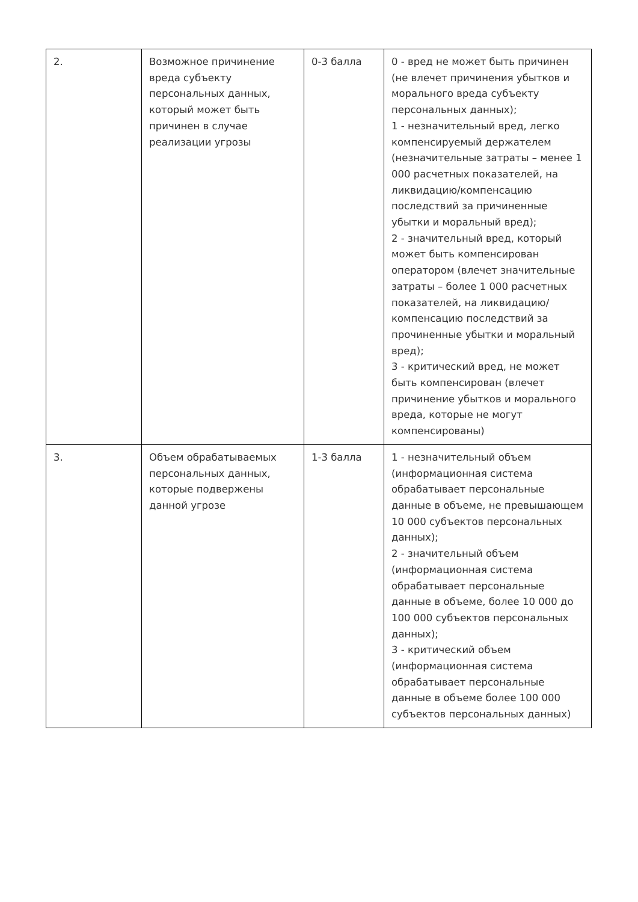| 2. | Возможное причинение вреда субъекту персональных данных, который может быть причинен в случае реализации угрозы | 0-3 балла | 0 - вред не может быть причинен (не влечет причинения убытков и морального вреда субъекту персональных данных); 1 - незначительный вред, легко компенсируемый держателем (незначительные затраты – менее 1 000 расчетных показателей, на ликвидацию/компенсацию последствий за причиненные убытки и моральный вред); 2 - значительный вред, который может быть компенсирован оператором (влечет значительные затраты – более 1 000 расчетных показателей, на ликвидацию/компенсацию последствий за прочиненные убытки и моральный вред); 3 - критический вред, не может быть компенсирован (влечет причинение убытков и морального вреда, которые не могут компенсированы) |
| 3. | Объем обрабатываемых персональных данных, которые подвержены данной угрозе | 1-3 балла | 1 - незначительный объем (информационная система обрабатывает персональные данные в объеме, не превышающем 10 000 субъектов персональных данных); 2 - значительный объем (информационная система обрабатывает персональные данные в объеме, более 10 000 до 100 000 субъектов персональных данных); 3 - критический объем (информационная система обрабатывает персональные данные в объеме более 100 000 субъектов персональных данных) |